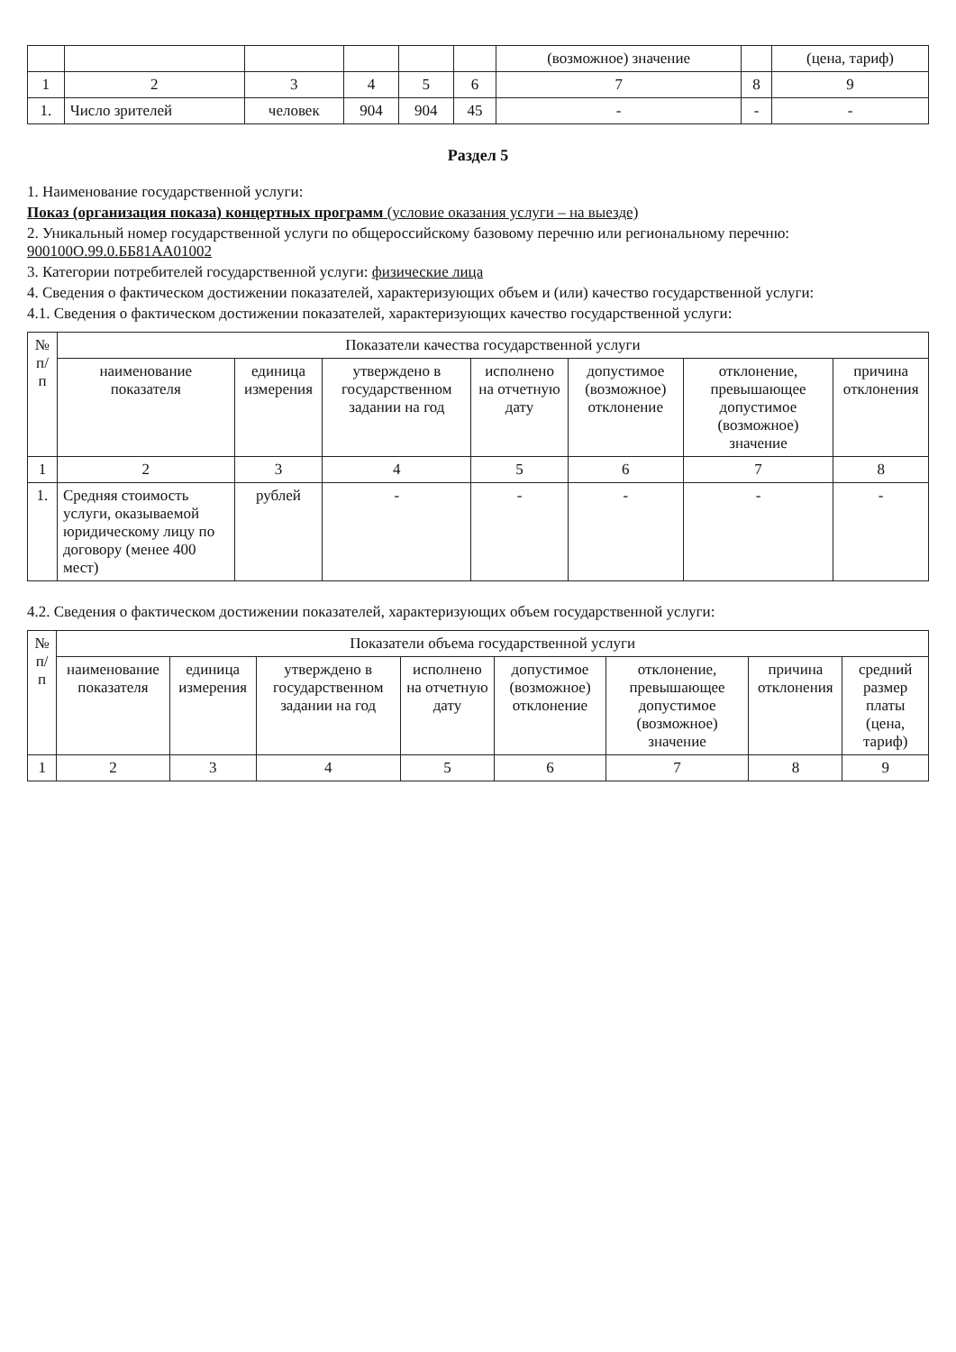| | | | | | | (возможное) значение | | (цена, тариф) |
| --- | --- | --- | --- | --- | --- | --- | --- | --- |
| 1 | 2 | 3 | 4 | 5 | 6 | 7 | 8 | 9 |
| 1. | Число зрителей | человек | 904 | 904 | 45 | - | - | - |
Раздел 5
1. Наименование государственной услуги:
Показ (организация показа) концертных программ (условие оказания услуги – на выезде)
2. Уникальный номер государственной услуги по общероссийскому базовому перечню или региональному перечню: 900100О.99.0.ББ81АА01002
3. Категории потребителей государственной услуги: физические лица
4. Сведения о фактическом достижении показателей, характеризующих объем и (или) качество государственной услуги:
4.1. Сведения о фактическом достижении показателей, характеризующих качество государственной услуги:
| № п/п | Показатели качества государственной услуги | | | | | | |
| --- | --- | --- | --- | --- | --- | --- | --- |
| | наименование показателя | единица измерения | утверждено в государственном задании на год | исполнено на отчетную дату | допустимое (возможное) отклонение | отклонение, превышающее допустимое (возможное) значение | причина отклонения |
| 1 | 2 | 3 | 4 | 5 | 6 | 7 | 8 |
| 1. | Средняя стоимость услуги, оказываемой юридическому лицу по договору (менее 400 мест) | рублей | - | - | - | - | - |
4.2. Сведения о фактическом достижении показателей, характеризующих объем государственной услуги:
| № п/п | Показатели объема государственной услуги | | | | | | | |
| --- | --- | --- | --- | --- | --- | --- | --- | --- |
| | наименование показателя | единица измерения | утверждено в государственном задании на год | исполнено на отчетную дату | допустимое (возможное) отклонение | отклонение, превышающее допустимое (возможное) значение | причина отклонения | средний размер платы (цена, тариф) |
| 1 | 2 | 3 | 4 | 5 | 6 | 7 | 8 | 9 |